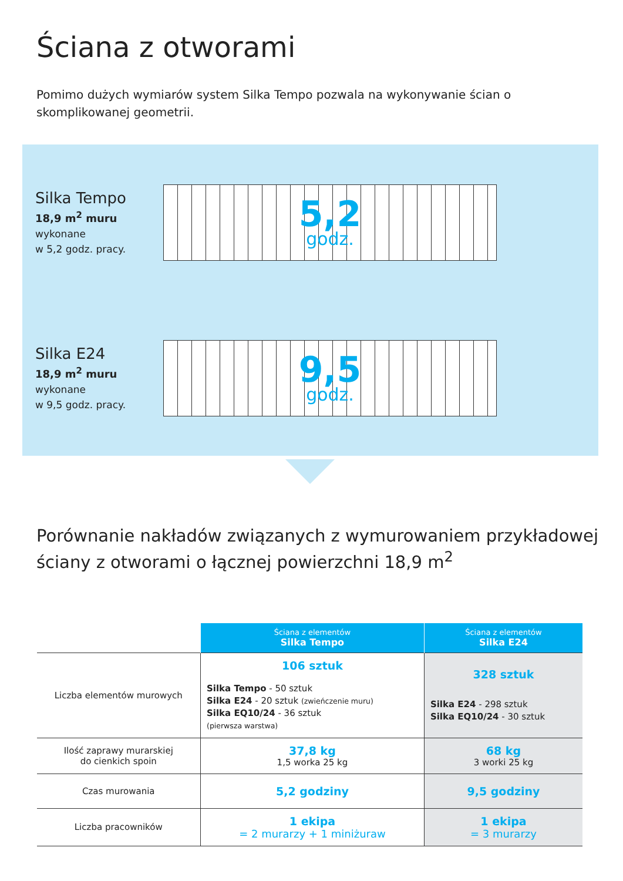Ściana z otworami
Pomimo dużych wymiarów system Silka Tempo pozwala na wykonywanie ścian o skomplikowanej geometrii.
Silka Tempo
18,9 m<sup>2</sup> muru
wykonane
w 5,2 godz. pracy.
5,2
godz.
Silka E24
18,9 m<sup>2</sup> muru
wykonane
w 9,5 godz. pracy.
9,5
godz.
Porównanie nakładów związanych z wymurowaniem przykładowej ściany z otworami o łącznej powierzchni 18,9 m<sup>2</sup>
| | Ściana z elementów Silka Tempo | Ściana z elementów Silka E24 |
| --- | --- | --- |
| Liczba elementów murowych | 106 sztuk Silka Tempo - 50 sztuk Silka E24 - 20 sztuk (zwieńczenie muru) Silka EQ10/24 - 36 sztuk (pierwsza warstwa) | 328 sztuk Silka E24 - 298 sztuk Silka EQ10/24 - 30 sztuk |
| Ilość zaprawy murarskiej do cienkich spoin | 37,8 kg 1,5 worka 25 kg | 68 kg 3 worki 25 kg |
| Czas murowania | 5,2 godziny | 9,5 godziny |
| Liczba pracowników | 1 ekipa = 2 murarzy + 1 miniżuraw | 1 ekipa = 3 murarzy |